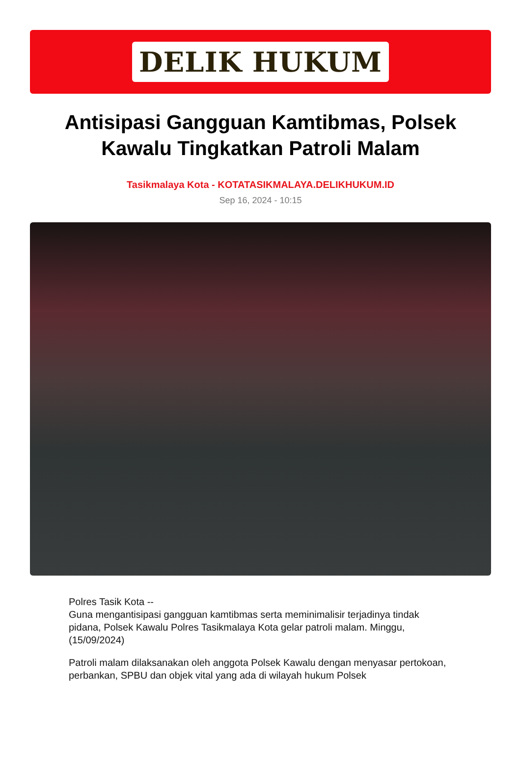DELIK HUKUM
Antisipasi Gangguan Kamtibmas, Polsek Kawalu Tingkatkan Patroli Malam
Tasikmalaya Kota - KOTATASIKMALAYA.DELIKHUKUM.ID
Sep 16, 2024 - 10:15
Polres Tasik Kota --
Guna mengantisipasi gangguan kamtibmas serta meminimalisir terjadinya tindak pidana, Polsek Kawalu Polres Tasikmalaya Kota gelar patroli malam. Minggu,(15/09/2024)
Patroli malam dilaksanakan oleh anggota Polsek Kawalu dengan menyasar pertokoan, perbankan, SPBU dan objek vital yang ada di wilayah hukum Polsek